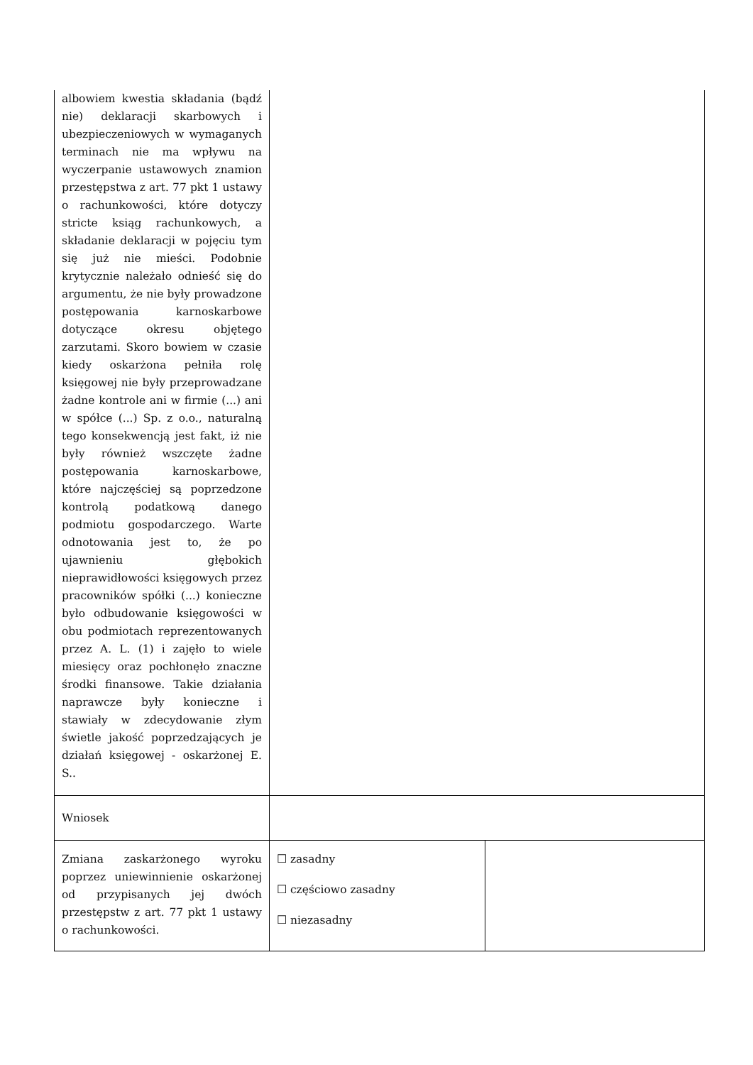| albowiem kwestia składania (bądź nie) deklaracji skarbowych i ubezpieczeniowych w wymaganych terminach nie ma wpływu na wyczerpanie ustawowych znamion przestępstwa z art. 77 pkt 1 ustawy o rachunkowości, które dotyczy stricte ksiąg rachunkowych, a składanie deklaracji w pojęciu tym się już nie mieści. Podobnie krytycznie należało odnieść się do argumentu, że nie były prowadzone postępowania karnoskarbowe dotyczące okresu objętego zarzutami. Skoro bowiem w czasie kiedy oskarżona pełniła rolę księgowej nie były przeprowadzane żadne kontrole ani w firmie (...) ani w spółce (...) Sp. z o.o., naturalną tego konsekwencją jest fakt, iż nie były również wszczęte żadne postępowania karnoskarbowe, które najczęściej są poprzedzone kontrolą podatkową danego podmiotu gospodarczego. Warte odnotowania jest to, że po ujawnieniu głębokich nieprawidłowości księgowych przez pracowników spółki (...) konieczne było odbudowanie księgowości w obu podmiotach reprezentowanych przez A. L. (1) i zajęło to wiele miesięcy oraz pochłonęło znaczne środki finansowe. Takie działania naprawcze były konieczne i stawiały w zdecydowanie złym świetle jakość poprzedzających je działań księgowej - oskarżonej E. S.. | | |
| Wniosek | | |
| Zmiana zaskarżonego wyroku poprzez uniewinnienie oskarżonej od przypisanych jej dwóch przestępstw z art. 77 pkt 1 ustawy o rachunkowości. | ☐ zasadny ☐ częściowo zasadny ☐ niezasadny | |